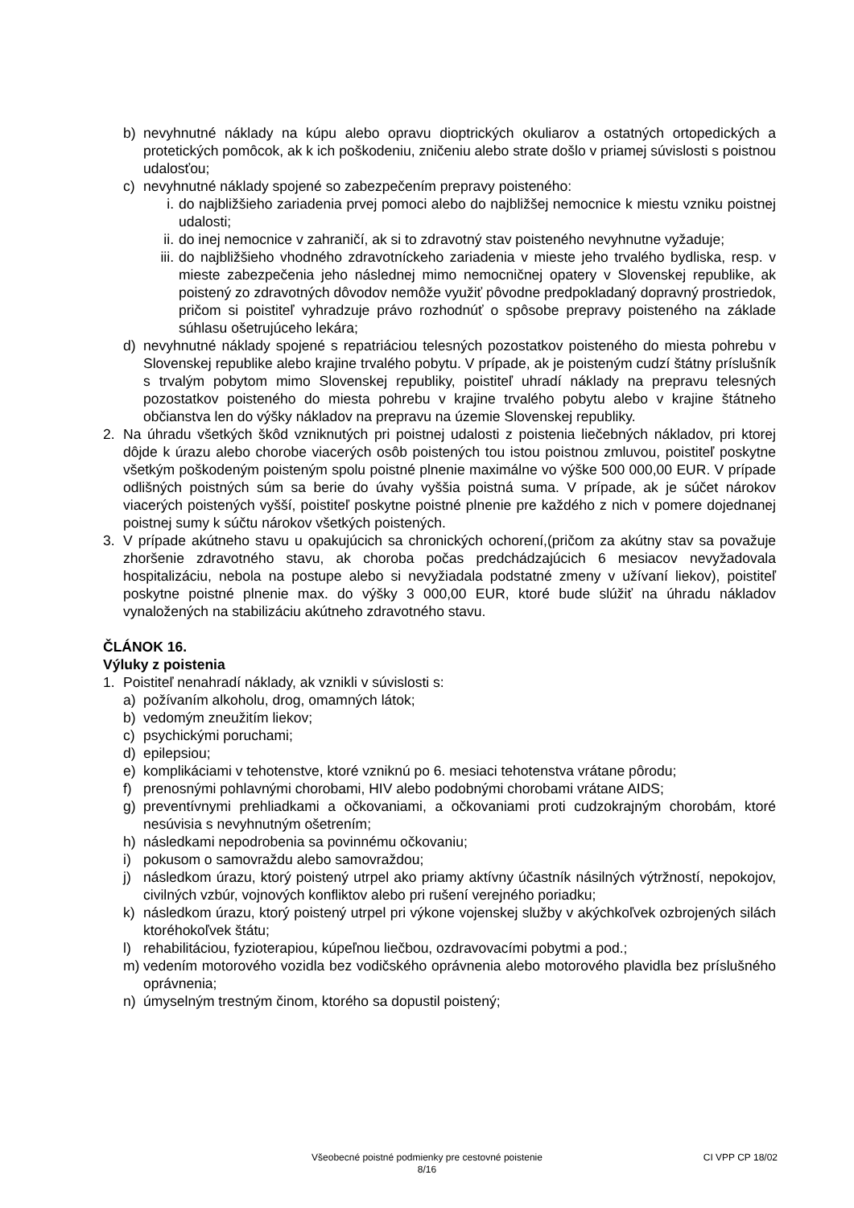b) nevyhnutné náklady na kúpu alebo opravu dioptrických okuliarov a ostatných ortopedických a protetických pomôcok, ak k ich poškodeniu, zničeniu alebo strate došlo v priamej súvislosti s poistnou udalosťou;
c) nevyhnutné náklady spojené so zabezpečením prepravy poisteného:
i. do najbližšieho zariadenia prvej pomoci alebo do najbližšej nemocnice k miestu vzniku poistnej udalosti;
ii. do inej nemocnice v zahraničí, ak si to zdravotný stav poisteného nevyhnutne vyžaduje;
iii. do najbližšieho vhodného zdravotníckeho zariadenia v mieste jeho trvalého bydliska, resp. v mieste zabezpečenia jeho následnej mimo nemocničnej opatery v Slovenskej republike, ak poistený zo zdravotných dôvodov nemôže využiť pôvodne predpokladaný dopravný prostriedok, pričom si poistiteľ vyhradzuje právo rozhodnúť o spôsobe prepravy poisteného na základe súhlasu ošetrujúceho lekára;
d) nevyhnutné náklady spojené s repatriáciou telesných pozostatkov poisteného do miesta pohrebu v Slovenskej republike alebo krajine trvalého pobytu. V prípade, ak je poisteným cudzí štátny príslušník s trvalým pobytom mimo Slovenskej republiky, poistiteľ uhradí náklady na prepravu telesných pozostatkov poisteného do miesta pohrebu v krajine trvalého pobytu alebo v krajine štátneho občianstva len do výšky nákladov na prepravu na územie Slovenskej republiky.
2. Na úhradu všetkých škôd vzniknutých pri poistnej udalosti z poistenia liečebných nákladov, pri ktorej dôjde k úrazu alebo chorobe viacerých osôb poistených tou istou poistnou zmluvou, poistiteľ poskytne všetkým poškodeným poisteným spolu poistné plnenie maximálne vo výške 500 000,00 EUR. V prípade odlišných poistných súm sa berie do úvahy vyššia poistná suma. V prípade, ak je súčet nárokov viacerých poistených vyšší, poistiteľ poskytne poistné plnenie pre každého z nich v pomere dojednanej poistnej sumy k súčtu nárokov všetkých poistených.
3. V prípade akútneho stavu u opakujúcich sa chronických ochorení,(pričom za akútny stav sa považuje zhoršenie zdravotného stavu, ak choroba počas predchádzajúcich 6 mesiacov nevyžadovala hospitalizáciu, nebola na postupe alebo si nevyžiadala podstatné zmeny v užívaní liekov), poistiteľ poskytne poistné plnenie max. do výšky 3 000,00 EUR, ktoré bude slúžiť na úhradu nákladov vynaložených na stabilizáciu akútneho zdravotného stavu.
ČLÁNOK 16.
Výluky z poistenia
1. Poistiteľ nenahradí náklady, ak vznikli v súvislosti s:
a) požívaním alkoholu, drog, omamných látok;
b) vedomým zneužitím liekov;
c) psychickými poruchami;
d) epilepsiou;
e) komplikáciami v tehotenstve, ktoré vzniknú po 6. mesiaci tehotenstva vrátane pôrodu;
f) prenosnými pohlavnými chorobami, HIV alebo podobnými chorobami vrátane AIDS;
g) preventívnymi prehliadkami a očkovaniami, a očkovaniami proti cudzokrajným chorobám, ktoré nesúvisia s nevyhnutným ošetrením;
h) následkami nepodrobenia sa povinnému očkovaniu;
i) pokusom o samovraždu alebo samovraždou;
j) následkom úrazu, ktorý poistený utrpel ako priamy aktívny účastník násilných výtržností, nepokojov, civilných vzbúr, vojnových konfliktov alebo pri rušení verejného poriadku;
k) následkom úrazu, ktorý poistený utrpel pri výkone vojenskej služby v akýchkoľvek ozbrojených silách ktoréhokoľvek štátu;
l) rehabilitáciou, fyzioterapiou, kúpeľnou liečbou, ozdravovacími pobytmi a pod.;
m) vedením motorového vozidla bez vodičského oprávnenia alebo motorového plavidla bez príslušného oprávnenia;
n) úmyselným trestným činom, ktorého sa dopustil poistený;
Všeobecné poistné podmienky pre cestovné poistenie
8/16
CI VPP CP 18/02